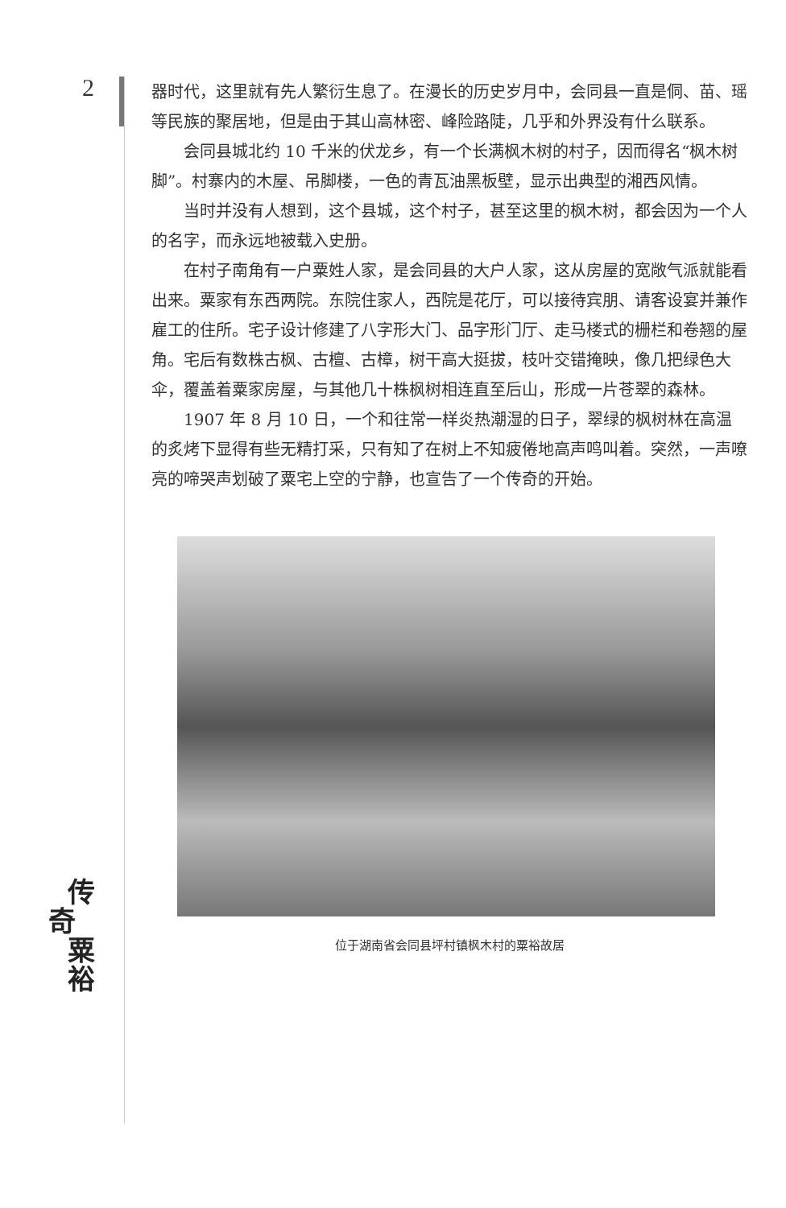2
器时代，这里就有先人繁衍生息了。在漫长的历史岁月中，会同县一直是侗、苗、瑶等民族的聚居地，但是由于其山高林密、峰险路陡，几乎和外界没有什么联系。
会同县城北约 10 千米的伏龙乡，有一个长满枫木树的村子，因而得名“枫木树脚”。村寨内的木屋、吊脚楼，一色的青瓦油黑板壁，显示出典型的湘西风情。
当时并没有人想到，这个县城，这个村子，甚至这里的枫木树，都会因为一个人的名字，而永远地被载入史册。
在村子南角有一户粟姓人家，是会同县的大户人家，这从房屋的宽敞气派就能看出来。粟家有东西两院。东院住家人，西院是花厅，可以接待宾朋、请客设宴并兼作雇工的住所。宅子设计修建了八字形大门、品字形门厅、走马楼式的栅栏和卷翘的屋角。宅后有数株古枫、古檀、古樟，树干高大挺拔，枝叶交错掩映，像几把绿色大伞，覆盖着粟家房屋，与其他几十株枫树相连直至后山，形成一片苍翠的森林。
1907 年 8 月 10 日，一个和往常一样炎热潮湿的日子，翠绿的枫树林在高温的炙烤下显得有些无精打采，只有知了在树上不知疲倦地高声鸣叫着。突然，一声嘹亮的啼哭声划破了粟宅上空的宁静，也宣告了一个传奇的开始。
位于湖南省会同县坪村镇枫木村的粟裕故居
传
奇
粟
裕